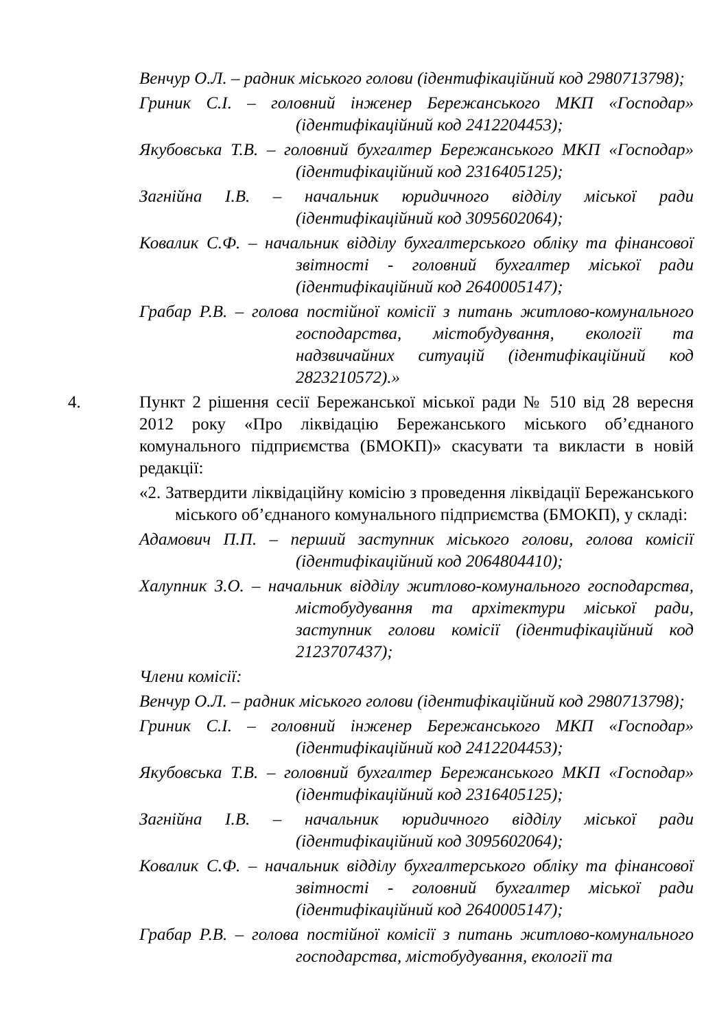Венчур О.Л. – радник міського голови (ідентифікаційний код 2980713798);
Гриник С.І. – головний інженер Бережанського МКП «Господар» (ідентифікаційний код 2412204453);
Якубовська Т.В. – головний бухгалтер Бережанського МКП «Господар» (ідентифікаційний код 2316405125);
Загнійна І.В. – начальник юридичного відділу міської ради (ідентифікаційний код 3095602064);
Ковалик С.Ф. – начальник відділу бухгалтерського обліку та фінансової звітності - головний бухгалтер міської ради (ідентифікаційний код 2640005147);
Грабар Р.В. – голова постійної комісії з питань житлово-комунального господарства, містобудування, екології та надзвичайних ситуацій (ідентифікаційний код 2823210572).»
4. Пункт 2 рішення сесії Бережанської міської ради № 510 від 28 вересня 2012 року «Про ліквідацію Бережанського міського об’єднаного комунального підприємства (БМОКП)» скасувати та викласти в новій редакції:
«2. Затвердити ліквідаційну комісію з проведення ліквідації Бережанського міського об’єднаного комунального підприємства (БМОКП), у складі:
Адамович П.П. – перший заступник міського голови, голова комісії (ідентифікаційний код 2064804410);
Халупник З.О. – начальник відділу житлово-комунального господарства, містобудування та архітектури міської ради, заступник голови комісії (ідентифікаційний код 2123707437);
Члени комісії:
Венчур О.Л. – радник міського голови (ідентифікаційний код 2980713798);
Гриник С.І. – головний інженер Бережанського МКП «Господар» (ідентифікаційний код 2412204453);
Якубовська Т.В. – головний бухгалтер Бережанського МКП «Господар» (ідентифікаційний код 2316405125);
Загнійна І.В. – начальник юридичного відділу міської ради (ідентифікаційний код 3095602064);
Ковалик С.Ф. – начальник відділу бухгалтерського обліку та фінансової звітності - головний бухгалтер міської ради (ідентифікаційний код 2640005147);
Грабар Р.В. – голова постійної комісії з питань житлово-комунального господарства, містобудування, екології та